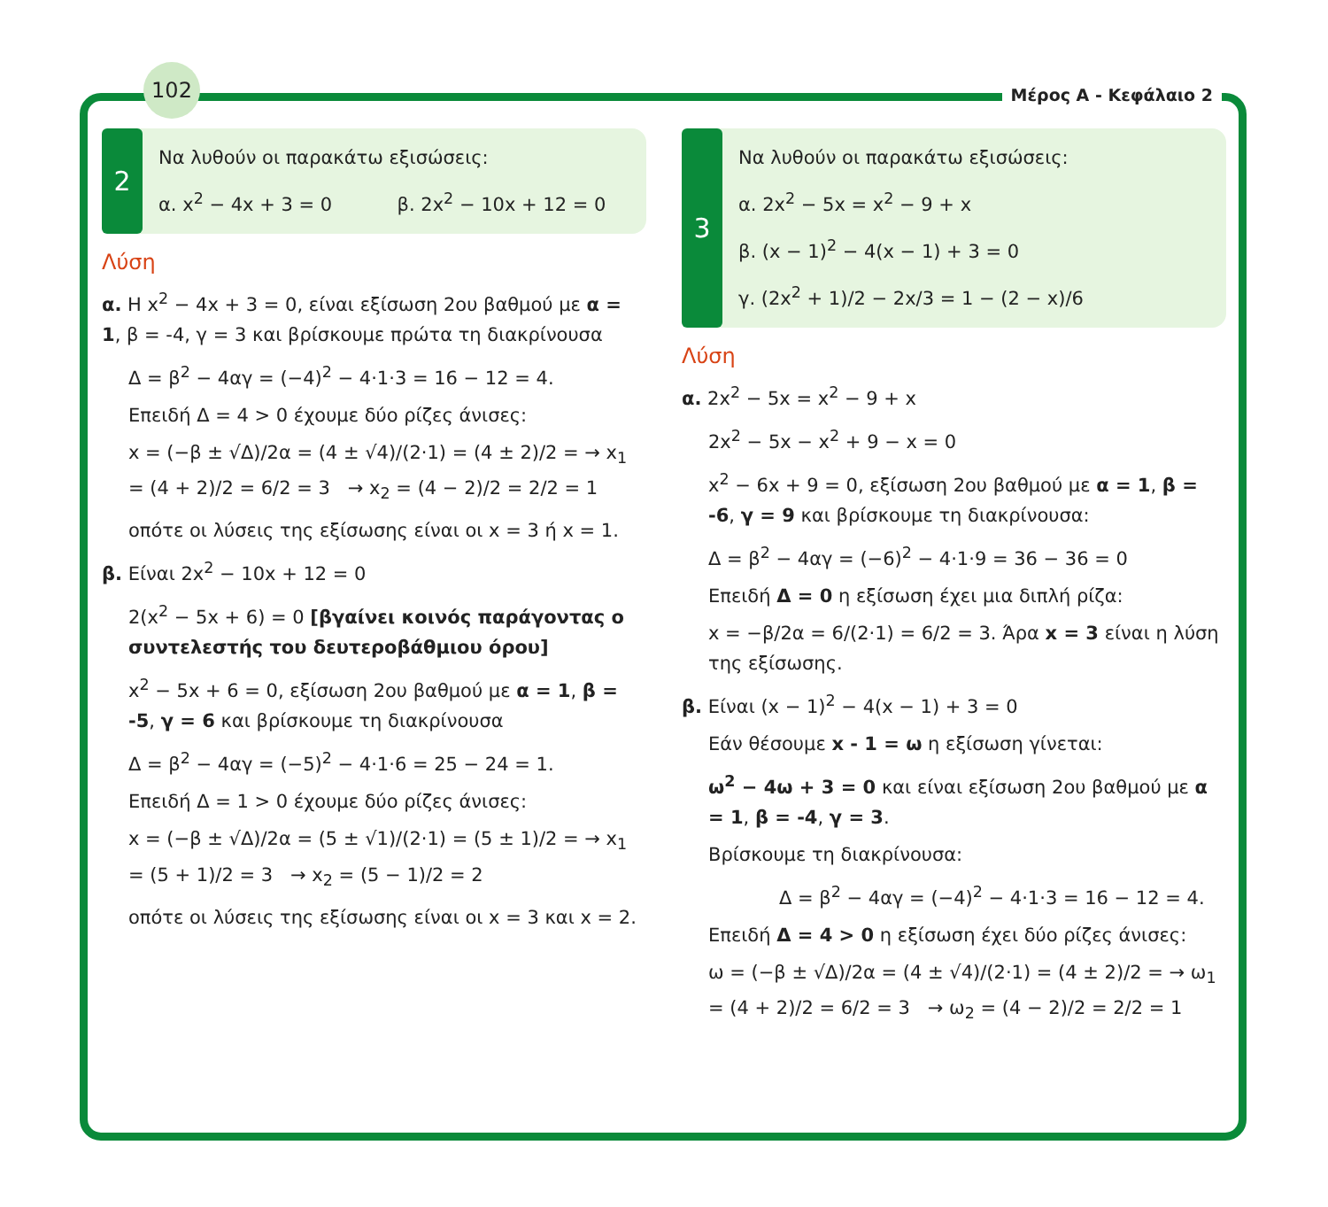102
Μέρος Α - Κεφάλαιο 2
2
Να λυθούν οι παρακάτω εξισώσεις:
α. x<sup>2</sup> − 4x + 3 = 0 β. 2x<sup>2</sup> − 10x + 12 = 0
Λύση
α. Η x<sup>2</sup> − 4x + 3 = 0, είναι εξίσωση 2ου βαθμού με α = 1, β = -4, γ = 3 και βρίσκουμε πρώτα τη διακρίνουσα
Δ = β<sup>2</sup> − 4αγ = (−4)<sup>2</sup> − 4·1·3 = 16 − 12 = 4.
Επειδή Δ = 4 > 0 έχουμε δύο ρίζες άνισες:
x = (−β ± √Δ)/2α = (4 ± √4)/(2·1) = (4 ± 2)/2 = → x<sub>1</sub> = (4 + 2)/2 = 6/2 = 3 → x<sub>2</sub> = (4 − 2)/2 = 2/2 = 1
οπότε οι λύσεις της εξίσωσης είναι οι x = 3 ή x = 1.
β. Είναι 2x<sup>2</sup> − 10x + 12 = 0
2(x<sup>2</sup> − 5x + 6) = 0 [βγαίνει κοινός παράγοντας ο συντελεστής του δευτεροβάθμιου όρου]
x<sup>2</sup> − 5x + 6 = 0, εξίσωση 2ου βαθμού με α = 1, β = -5, γ = 6 και βρίσκουμε τη διακρίνουσα
Δ = β<sup>2</sup> − 4αγ = (−5)<sup>2</sup> − 4·1·6 = 25 − 24 = 1.
Επειδή Δ = 1 > 0 έχουμε δύο ρίζες άνισες:
x = (−β ± √Δ)/2α = (5 ± √1)/(2·1) = (5 ± 1)/2 = → x<sub>1</sub> = (5 + 1)/2 = 3 → x<sub>2</sub> = (5 − 1)/2 = 2
οπότε οι λύσεις της εξίσωσης είναι οι x = 3 και x = 2.
3
Να λυθούν οι παρακάτω εξισώσεις:
α. 2x<sup>2</sup> − 5x = x<sup>2</sup> − 9 + x
β. (x − 1)<sup>2</sup> − 4(x − 1) + 3 = 0
γ. (2x<sup>2</sup> + 1)/2 − 2x/3 = 1 − (2 − x)/6
Λύση
α. 2x<sup>2</sup> − 5x = x<sup>2</sup> − 9 + x
2x<sup>2</sup> − 5x − x<sup>2</sup> + 9 − x = 0
x<sup>2</sup> − 6x + 9 = 0, εξίσωση 2ου βαθμού με α = 1, β = -6, γ = 9 και βρίσκουμε τη διακρίνουσα:
Δ = β<sup>2</sup> − 4αγ = (−6)<sup>2</sup> − 4·1·9 = 36 − 36 = 0
Επειδή Δ = 0 η εξίσωση έχει μια διπλή ρίζα:
x = −β/2α = 6/(2·1) = 6/2 = 3. Άρα x = 3 είναι η λύση της εξίσωσης.
β. Είναι (x − 1)<sup>2</sup> − 4(x − 1) + 3 = 0
Εάν θέσουμε x - 1 = ω η εξίσωση γίνεται:
ω<sup>2</sup> − 4ω + 3 = 0 και είναι εξίσωση 2ου βαθμού με α = 1, β = -4, γ = 3.
Βρίσκουμε τη διακρίνουσα:
Δ = β<sup>2</sup> − 4αγ = (−4)<sup>2</sup> − 4·1·3 = 16 − 12 = 4.
Επειδή Δ = 4 > 0 η εξίσωση έχει δύο ρίζες άνισες:
ω = (−β ± √Δ)/2α = (4 ± √4)/(2·1) = (4 ± 2)/2 = → ω<sub>1</sub> = (4 + 2)/2 = 6/2 = 3 → ω<sub>2</sub> = (4 − 2)/2 = 2/2 = 1